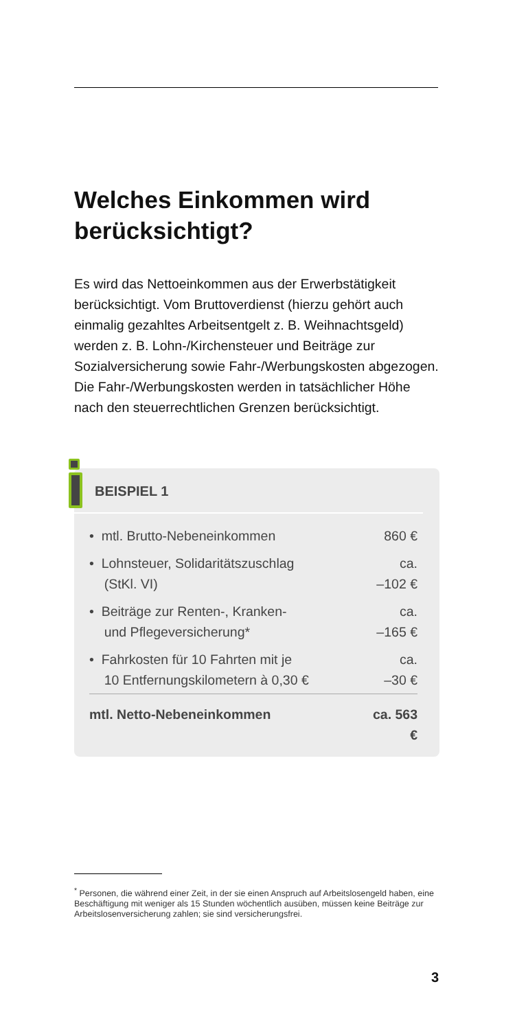Welches Einkommen wird berücksichtigt?
Es wird das Nettoeinkommen aus der Erwerbstätigkeit berücksichtigt. Vom Bruttoverdienst (hierzu gehört auch einmalig gezahltes Arbeitsentgelt z. B. Weihnachtsgeld) werden z. B. Lohn-/Kirchensteuer und Beiträge zur Sozialversicherung sowie Fahr-/Werbungskosten abgezogen. Die Fahr-/Werbungskosten werden in tatsächlicher Höhe nach den steuerrechtlichen Grenzen berücksichtigt.
BEISPIEL 1
| • mtl. Brutto-Nebeneinkommen | 860 € |
| • Lohnsteuer, Solidaritätszuschlag (StKl. VI) | ca. –102 € |
| • Beiträge zur Renten-, Kranken- und Pflegeversicherung* | ca. –165 € |
| • Fahrkosten für 10 Fahrten mit je 10 Entfernungskilometern à 0,30 € | ca. –30 € |
| mtl. Netto-Nebeneinkommen | ca. 563 € |
<sup>*</sup> Personen, die während einer Zeit, in der sie einen Anspruch auf Arbeitslosengeld haben, eine Beschäftigung mit weniger als 15 Stunden wöchentlich ausüben, müssen keine Beiträge zur Arbeitslosenversicherung zahlen; sie sind versicherungsfrei.
3